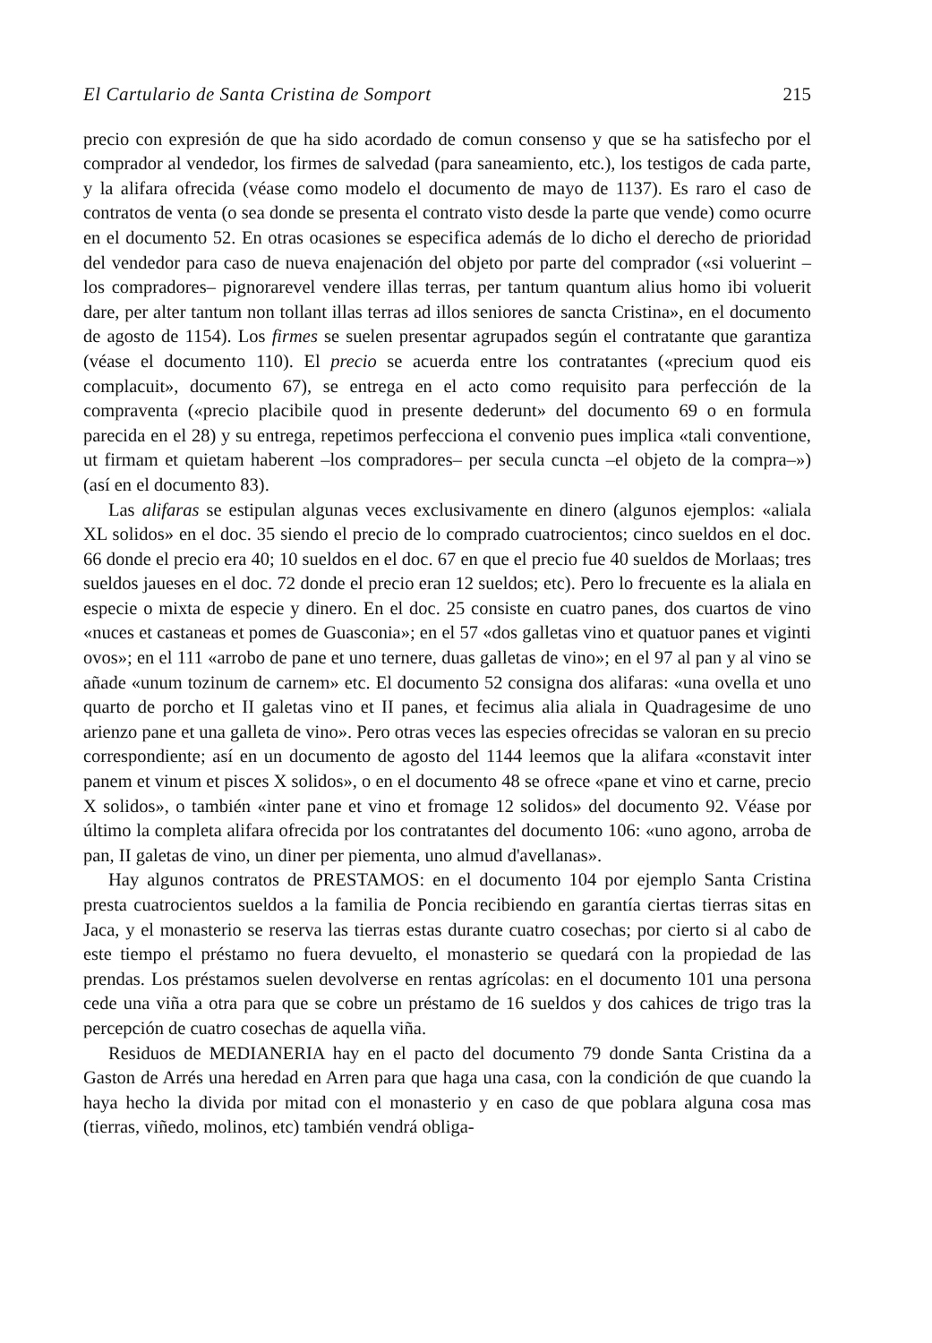El Cartulario de Santa Cristina de Somport 215
precio con expresión de que ha sido acordado de comun consenso y que se ha satisfecho por el comprador al vendedor, los firmes de salvedad (para saneamiento, etc.), los testigos de cada parte, y la alifara ofrecida (véase como modelo el documento de mayo de 1137). Es raro el caso de contratos de venta (o sea donde se presenta el contrato visto desde la parte que vende) como ocurre en el documento 52. En otras ocasiones se especifica además de lo dicho el derecho de prioridad del vendedor para caso de nueva enajenación del objeto por parte del comprador («si voluerint –los compradores– pignorarevel vendere illas terras, per tantum quantum alius homo ibi voluerit dare, per alter tantum non tollant illas terras ad illos seniores de sancta Cristina», en el documento de agosto de 1154). Los firmes se suelen presentar agrupados según el contratante que garantiza (véase el documento 110). El precio se acuerda entre los contratantes («precium quod eis complacuit», documento 67), se entrega en el acto como requisito para perfección de la compraventa («precio placibile quod in presente dederunt» del documento 69 o en formula parecida en el 28) y su entrega, repetimos perfecciona el convenio pues implica «tali conventione, ut firmam et quietam haberent –los compradores– per secula cuncta –el objeto de la compra–») (así en el documento 83).
Las alifaras se estipulan algunas veces exclusivamente en dinero (algunos ejemplos: «aliala XL solidos» en el doc. 35 siendo el precio de lo comprado cuatrocientos; cinco sueldos en el doc. 66 donde el precio era 40; 10 sueldos en el doc. 67 en que el precio fue 40 sueldos de Morlaas; tres sueldos jaueses en el doc. 72 donde el precio eran 12 sueldos; etc). Pero lo frecuente es la aliala en especie o mixta de especie y dinero. En el doc. 25 consiste en cuatro panes, dos cuartos de vino «nuces et castaneas et pomes de Guasconia»; en el 57 «dos galletas vino et quatuor panes et viginti ovos»; en el 111 «arrobo de pane et uno ternere, duas galletas de vino»; en el 97 al pan y al vino se añade «unum tozinum de carnem» etc. El documento 52 consigna dos alifaras: «una ovella et uno quarto de porcho et II galetas vino et II panes, et fecimus alia aliala in Quadragesime de uno arienzo pane et una galleta de vino». Pero otras veces las especies ofrecidas se valoran en su precio correspondiente; así en un documento de agosto del 1144 leemos que la alifara «constavit inter panem et vinum et pisces X solidos», o en el documento 48 se ofrece «pane et vino et carne, precio X solidos», o también «inter pane et vino et fromage 12 solidos» del documento 92. Véase por último la completa alifara ofrecida por los contratantes del documento 106: «uno agono, arroba de pan, II galetas de vino, un diner per piementa, uno almud d'avellanas».
Hay algunos contratos de PRESTAMOS: en el documento 104 por ejemplo Santa Cristina presta cuatrocientos sueldos a la familia de Poncia recibiendo en garantía ciertas tierras sitas en Jaca, y el monasterio se reserva las tierras estas durante cuatro cosechas; por cierto si al cabo de este tiempo el préstamo no fuera devuelto, el monasterio se quedará con la propiedad de las prendas. Los préstamos suelen devolverse en rentas agrícolas: en el documento 101 una persona cede una viña a otra para que se cobre un préstamo de 16 sueldos y dos cahices de trigo tras la percepción de cuatro cosechas de aquella viña.
Residuos de MEDIANERIA hay en el pacto del documento 79 donde Santa Cristina da a Gaston de Arrés una heredad en Arren para que haga una casa, con la condición de que cuando la haya hecho la divida por mitad con el monasterio y en caso de que poblara alguna cosa mas (tierras, viñedo, molinos, etc) también vendrá obliga-